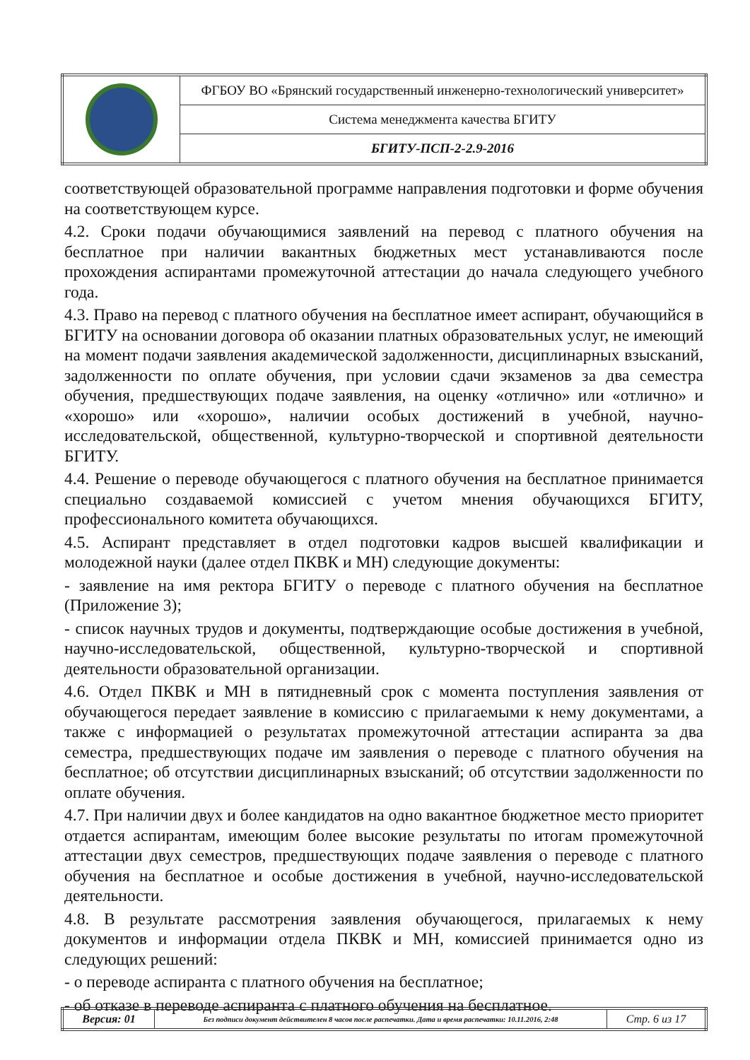| | ФГБОУ ВО «Брянский государственный инженерно-технологический университет» |
| | Система менеджмента качества БГИТУ |
| | БГИТУ-ПСП-2-2.9-2016 |
соответствующей образовательной программе направления подготовки и форме обучения на соответствующем курсе.
4.2. Сроки подачи обучающимися заявлений на перевод с платного обучения на бесплатное при наличии вакантных бюджетных мест устанавливаются после прохождения аспирантами промежуточной аттестации до начала следующего учебного года.
4.3. Право на перевод с платного обучения на бесплатное имеет аспирант, обучающийся в БГИТУ на основании договора об оказании платных образовательных услуг, не имеющий на момент подачи заявления академической задолженности, дисциплинарных взысканий, задолженности по оплате обучения, при условии сдачи экзаменов за два семестра обучения, предшествующих подаче заявления, на оценку «отлично» или «отлично» и «хорошо» или «хорошо», наличии особых достижений в учебной, научно-исследовательской, общественной, культурно-творческой и спортивной деятельности БГИТУ.
4.4. Решение о переводе обучающегося с платного обучения на бесплатное принимается специально создаваемой комиссией с учетом мнения обучающихся БГИТУ, профессионального комитета обучающихся.
4.5. Аспирант представляет в отдел подготовки кадров высшей квалификации и молодежной науки (далее отдел ПКВК и МН) следующие документы:
- заявление на имя ректора БГИТУ о переводе с платного обучения на бесплатное (Приложение 3);
- список научных трудов и документы, подтверждающие особые достижения в учебной, научно-исследовательской, общественной, культурно-творческой и спортивной деятельности образовательной организации.
4.6. Отдел ПКВК и МН в пятидневный срок с момента поступления заявления от обучающегося передает заявление в комиссию с прилагаемыми к нему документами, а также с информацией о результатах промежуточной аттестации аспиранта за два семестра, предшествующих подаче им заявления о переводе с платного обучения на бесплатное; об отсутствии дисциплинарных взысканий; об отсутствии задолженности по оплате обучения.
4.7. При наличии двух и более кандидатов на одно вакантное бюджетное место приоритет отдается аспирантам, имеющим более высокие результаты по итогам промежуточной аттестации двух семестров, предшествующих подаче заявления о переводе с платного обучения на бесплатное и особые достижения в учебной, научно-исследовательской деятельности.
4.8. В результате рассмотрения заявления обучающегося, прилагаемых к нему документов и информации отдела ПКВК и МН, комиссией принимается одно из следующих решений:
- о переводе аспиранта с платного обучения на бесплатное;
- об отказе в переводе аспиранта с платного обучения на бесплатное.
| Версия: 01 | Без подписи документ действителен 8 часов после распечатки. Дата и время распечатки: 10.11.2016, 2:48 | Стр. 6 из 17 |